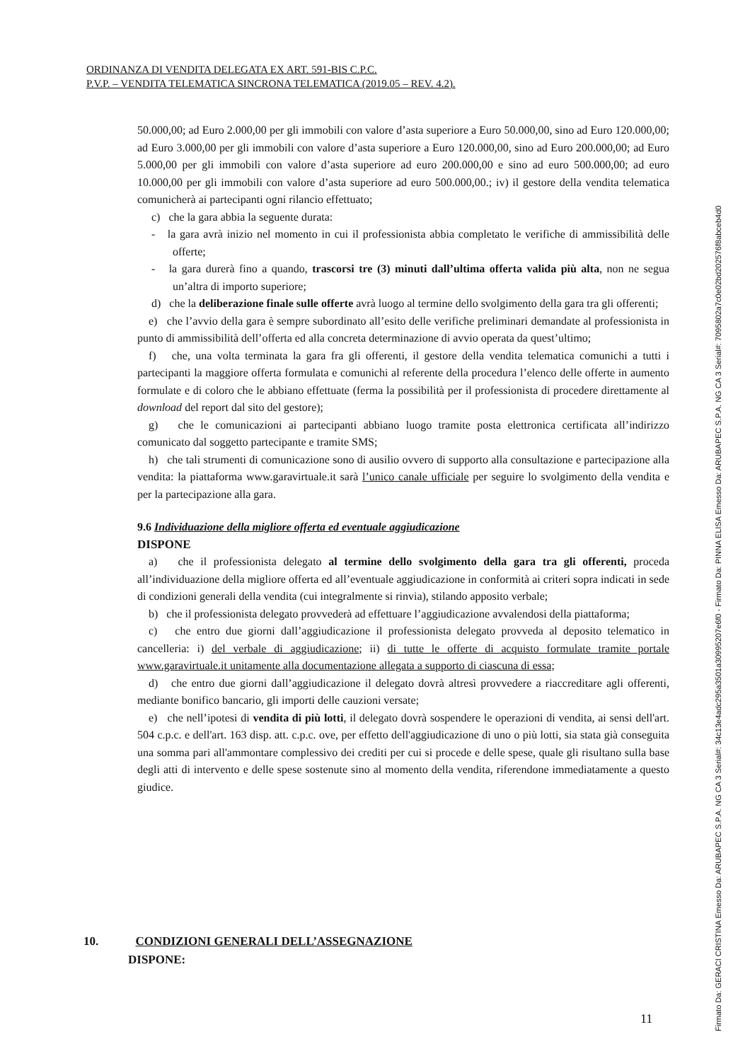ORDINANZA DI VENDITA DELEGATA EX ART. 591-BIS C.P.C.
P.V.P. – VENDITA TELEMATICA SINCRONA TELEMATICA (2019.05 – REV. 4.2).
50.000,00; ad Euro 2.000,00 per gli immobili con valore d’asta superiore a Euro 50.000,00, sino ad Euro 120.000,00; ad Euro 3.000,00 per gli immobili con valore d’asta superiore a Euro 120.000,00, sino ad Euro 200.000,00; ad Euro 5.000,00 per gli immobili con valore d’asta superiore ad euro 200.000,00 e sino ad euro 500.000,00; ad euro 10.000,00 per gli immobili con valore d’asta superiore ad euro 500.000,00.; iv) il gestore della vendita telematica comunicherà ai partecipanti ogni rilancio effettuato;
c) che la gara abbia la seguente durata:
- la gara avrà inizio nel momento in cui il professionista abbia completato le verifiche di ammissibilità delle offerte;
- la gara durerà fino a quando, trascorsi tre (3) minuti dall’ultima offerta valida più alta, non ne segua un’altra di importo superiore;
d) che la deliberazione finale sulle offerte avrà luogo al termine dello svolgimento della gara tra gli offerenti;
e) che l’avvio della gara è sempre subordinato all’esito delle verifiche preliminari demandate al professionista in punto di ammissibilità dell’offerta ed alla concreta determinazione di avvio operata da quest’ultimo;
f) che, una volta terminata la gara fra gli offerenti, il gestore della vendita telematica comunichi a tutti i partecipanti la maggiore offerta formulata e comunichi al referente della procedura l’elenco delle offerte in aumento formulate e di coloro che le abbiano effettuate (ferma la possibilità per il professionista di procedere direttamente al download del report dal sito del gestore);
g) che le comunicazioni ai partecipanti abbiano luogo tramite posta elettronica certificata all’indirizzo comunicato dal soggetto partecipante e tramite SMS;
h) che tali strumenti di comunicazione sono di ausilio ovvero di supporto alla consultazione e partecipazione alla vendita: la piattaforma www.garavirtuale.it sarà l’unico canale ufficiale per seguire lo svolgimento della vendita e per la partecipazione alla gara.
9.6 Individuazione della migliore offerta ed eventuale aggiudicazione
DISPONE
a) che il professionista delegato al termine dello svolgimento della gara tra gli offerenti, proceda all’individuazione della migliore offerta ed all’eventuale aggiudicazione in conformità ai criteri sopra indicati in sede di condizioni generali della vendita (cui integralmente si rinvia), stilando apposito verbale;
b) che il professionista delegato provvederà ad effettuare l’aggiudicazione avvalendosi della piattaforma;
c) che entro due giorni dall’aggiudicazione il professionista delegato provveda al deposito telematico in cancelleria: i) del verbale di aggiudicazione; ii) di tutte le offerte di acquisto formulate tramite portale www.garavirtuale.it unitamente alla documentazione allegata a supporto di ciascuna di essa;
d) che entro due giorni dall’aggiudicazione il delegato dovrà altresì provvedere a riaccreditare agli offerenti, mediante bonifico bancario, gli importi delle cauzioni versate;
e) che nell’ipotesi di vendita di più lotti, il delegato dovrà sospendere le operazioni di vendita, ai sensi dell'art. 504 c.p.c. e dell'art. 163 disp. att. c.p.c. ove, per effetto dell'aggiudicazione di uno o più lotti, sia stata già conseguita una somma pari all'ammontare complessivo dei crediti per cui si procede e delle spese, quale gli risultano sulla base degli atti di intervento e delle spese sostenute sino al momento della vendita, riferendone immediatamente a questo giudice.
10. CONDIZIONI GENERALI DELL’ASSEGNAZIONE
DISPONE:
Firmato Da: GERACI CRISTINA Emesso Da: ARUBAPEC S.P.A. NG CA 3 Serial#: 34c13e4adc295a3501a30995207e6f0 - Firmato Da: PINNA ELISA Emesso Da: ARUBAPEC S.P.A. NG CA 3 Serial#: 7095802a7c0e02bd202576f8abceb4d0
11